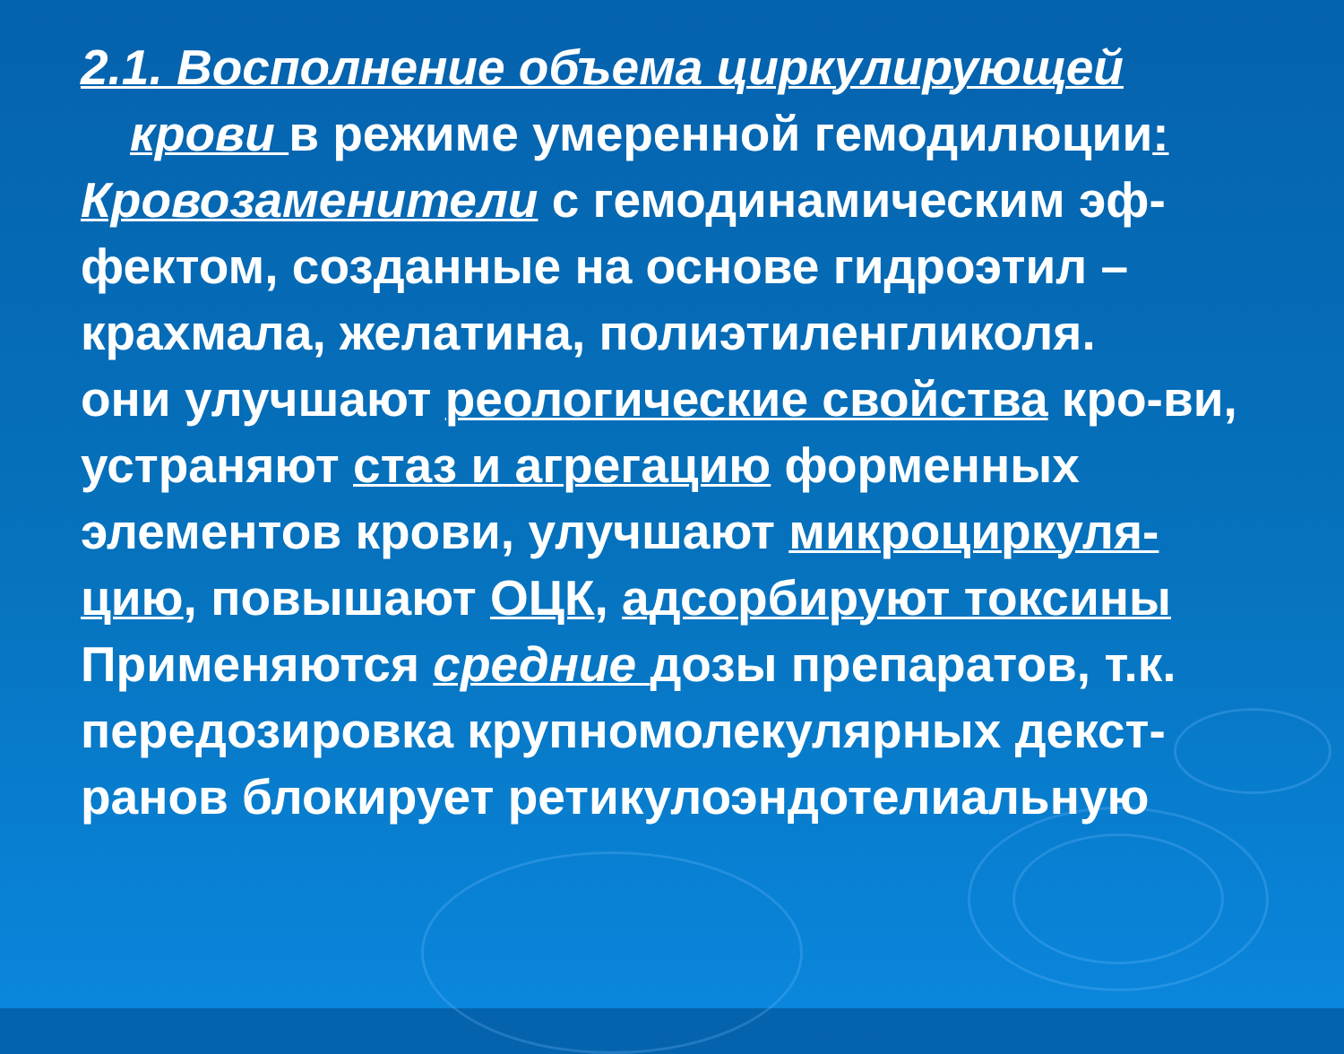2.1. Восполнение объема циркулирующей
крови в режиме умеренной гемодилюции:
Кровозаменители с гемодинамическим эф-фектом, созданные на основе гидроэтил – крахмала, желатина, полиэтиленгликоля.
они улучшают реологические свойства кро-ви, устраняют стаз и агрегацию форменных элементов крови, улучшают микроциркуля-цию, повышают ОЦК, адсорбируют токсины
Применяются средние дозы препаратов, т.к. передозировка крупномолекулярных декст-ранов блокирует ретикулоэндотелиальную